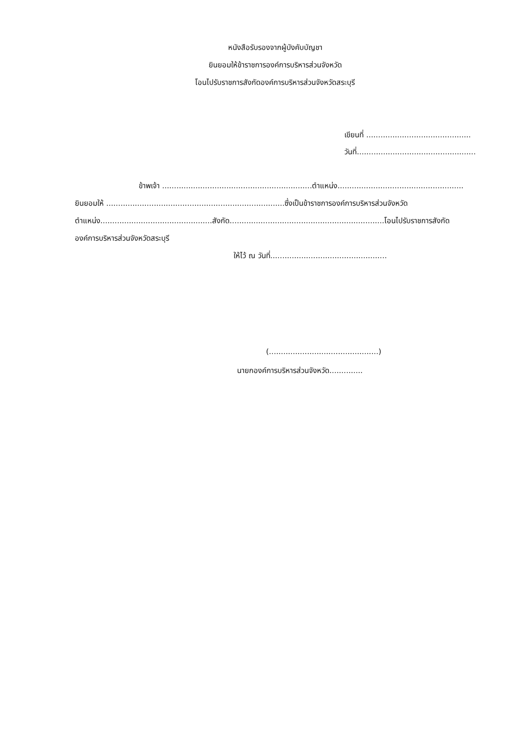หนังสือรับรองจากผู้บังคับบัญชา
ยินยอมให้ข้าราชการองค์การบริหารส่วนจังหวัด
โอนไปรับราชการสังกัดองค์การบริหารส่วนจังหวัดสระบุรี
เขียนที่ ............................................
วันที่..................................................
ข้าพเจ้า ...............................................................ตำแหน่ง.....................................................
ยินยอมให้ ...........................................................................ซึ่งเป็นข้าราชการองค์การบริหารส่วนจังหวัด
ตำแหน่ง...............................................สังกัด.................................................................โอนไปรับราชการสังกัด
องค์การบริหารส่วนจังหวัดสระบุรี
ให้ไว้ ณ วันที่.................................................
(..............................................)
นายกองค์การบริหารส่วนจังหวัด..............